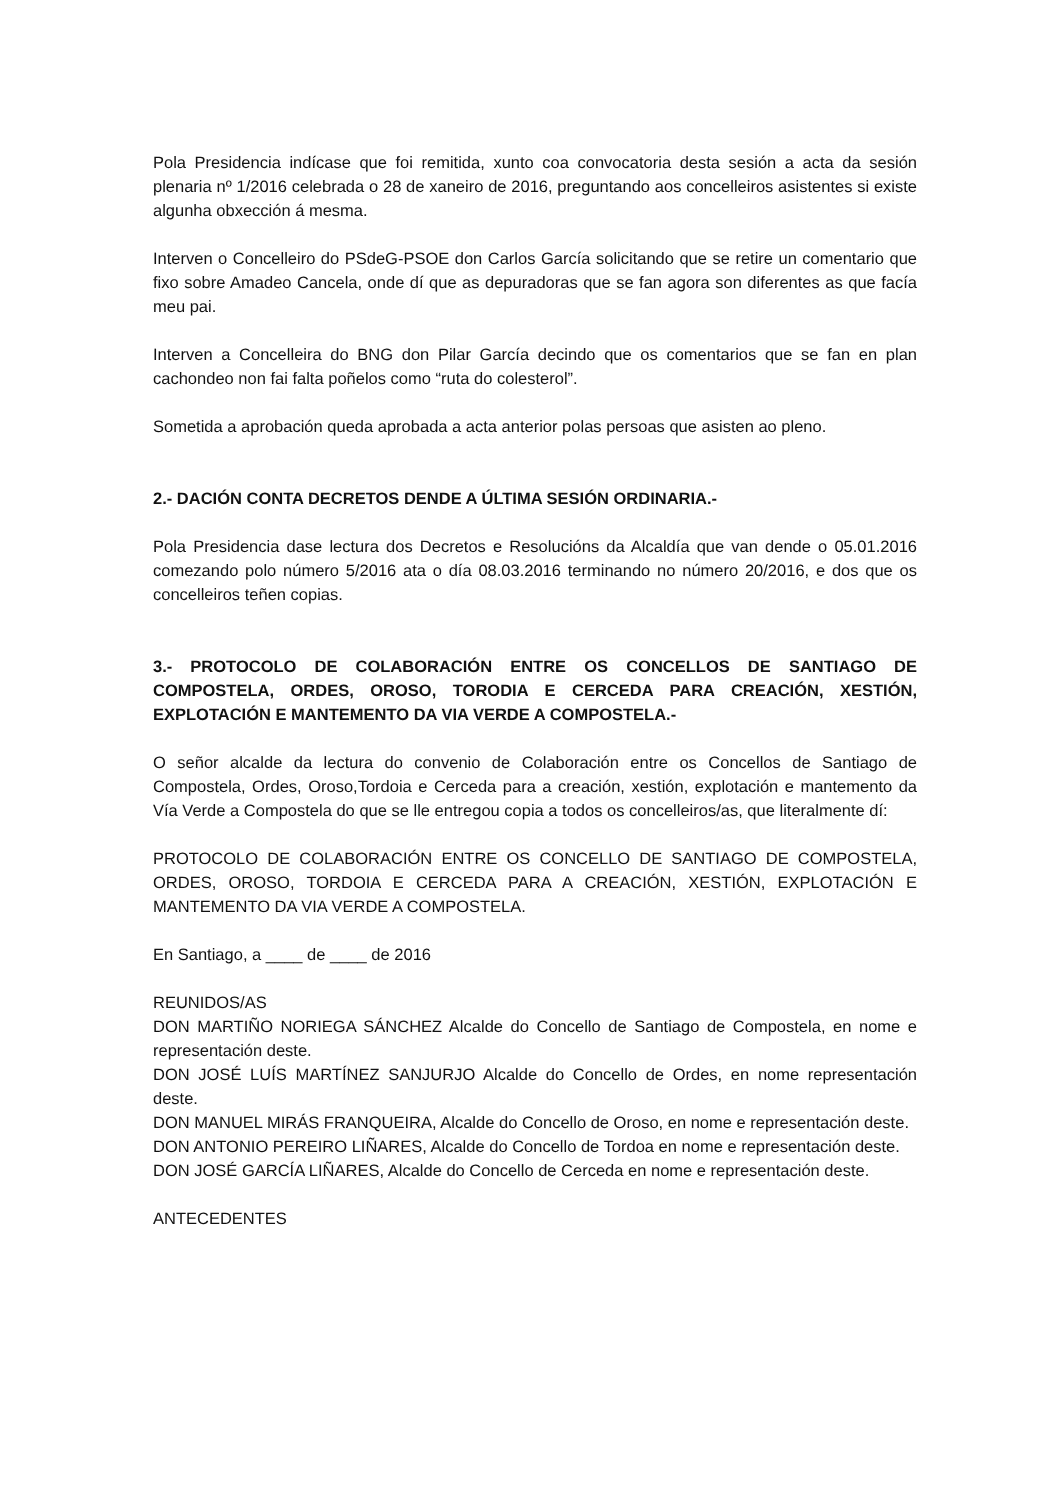Pola Presidencia indícase que foi remitida, xunto coa convocatoria desta sesión a acta da sesión plenaria nº 1/2016 celebrada o 28 de xaneiro de 2016, preguntando aos concelleiros asistentes si existe algunha obxección á mesma.
Interven o Concelleiro do PSdeG-PSOE don Carlos García solicitando que se retire un comentario que fixo sobre Amadeo Cancela, onde dí que as depuradoras que se fan agora son diferentes as que facía meu pai.
Interven a Concelleira do BNG don Pilar García decindo que os comentarios que se fan en plan cachondeo non fai falta poñelos como “ruta do colesterol”.
Sometida a aprobación queda aprobada a acta anterior polas persoas que asisten ao pleno.
2.- DACIÓN CONTA DECRETOS DENDE A ÚLTIMA SESIÓN ORDINARIA.-
Pola Presidencia dase lectura dos Decretos e Resolucións da Alcaldía que van dende o 05.01.2016 comezando polo número 5/2016 ata o día 08.03.2016 terminando no número 20/2016, e dos que os concelleiros teñen copias.
3.- PROTOCOLO DE COLABORACIÓN ENTRE OS CONCELLOS DE SANTIAGO DE COMPOSTELA, ORDES, OROSO, TORODIA E CERCEDA PARA CREACIÓN, XESTIÓN, EXPLOTACIÓN E MANTEMENTO DA VIA VERDE A COMPOSTELA.-
O señor alcalde da lectura do convenio de Colaboración entre os Concellos de Santiago de Compostela, Ordes, Oroso,Tordoia e Cerceda para a creación, xestión, explotación e mantemento da Vía Verde a Compostela do que se lle entregou copia a todos os concelleiros/as, que literalmente dí:
PROTOCOLO DE COLABORACIÓN ENTRE OS CONCELLO DE SANTIAGO DE COMPOSTELA, ORDES, OROSO, TORDOIA E CERCEDA PARA A CREACIÓN, XESTIÓN, EXPLOTACIÓN E MANTEMENTO DA VIA VERDE A COMPOSTELA.
En Santiago, a ____ de ____ de 2016
REUNIDOS/AS
DON MARTIÑO NORIEGA SÁNCHEZ Alcalde do Concello de Santiago de Compostela, en nome e representación deste.
DON JOSÉ LUÍS MARTÍNEZ SANJURJO Alcalde do Concello de Ordes, en nome representación deste.
DON MANUEL MIRÁS FRANQUEIRA, Alcalde do Concello de Oroso, en nome e representación deste.
DON ANTONIO PEREIRO LIÑARES, Alcalde do Concello de Tordoa en nome e representación deste.
DON JOSÉ GARCÍA LIÑARES, Alcalde do Concello de Cerceda en nome e representación deste.
ANTECEDENTES